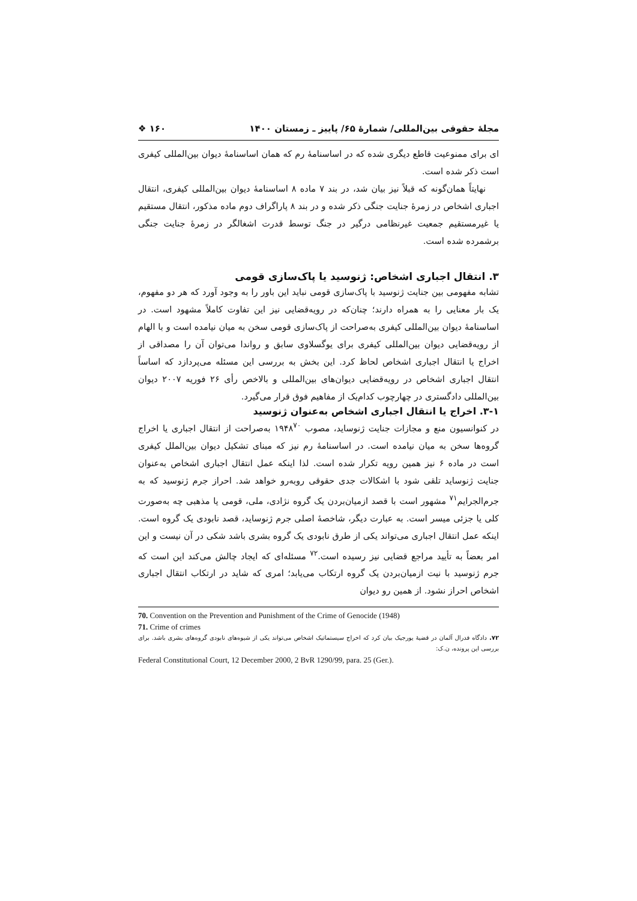مجلهٔ حقوقی بین‌المللی/ شمارهٔ ۶۵/ پاییز ـ زمستان ۱۴۰۰ ۱۶۰ ❖
ای برای ممنوعیت قاطع دیگری شده که در اساسنامهٔ رم که همان اساسنامهٔ دیوان بین‌المللی کیفری است ذکر شده است.
نهایتاً همان‌گونه که قبلاً نیز بیان شد، در بند ۷ ماده ۸ اساسنامهٔ دیوان بین‌المللی کیفری، انتقال اجباری اشخاص در زمرهٔ جنایت جنگی ذکر شده و در بند ۸ پاراگراف دوم ماده مذکور، انتقال مستقیم یا غیرمستقیم جمعیت غیرنظامی درگیر در جنگ توسط قدرت اشغالگر در زمرهٔ جنایت جنگی برشمرده شده است.
۳. انتقال اجباری اشخاص: ژنوسید یا پاک‌سازی قومی
تشابه مفهومی بین جنایت ژنوسید با پاک‌سازی قومی نباید این باور را به وجود آورد که هر دو مفهوم، یک بار معنایی را به همراه دارند؛ چنان‌که در رویه‌قضایی نیز این تفاوت کاملاً مشهود است. در اساسنامهٔ دیوان بین‌المللی کیفری به‌صراحت از پاک‌سازی قومی سخن به میان نیامده است و با الهام از رویه‌قضایی دیوان بین‌المللی کیفری برای یوگسلاوی سابق و رواندا می‌توان آن را مصداقی از اخراج یا انتقال اجباری اشخاص لحاظ کرد. این بخش به بررسی این مسئله می‌پردازد که اساساً انتقال اجباری اشخاص در رویه‌قضایی دیوان‌های بین‌المللی و بالاخص رأی ۲۶ فوریه ۲۰۰۷ دیوان بین‌المللی دادگستری در چهارچوب کدام‌یک از مفاهیم فوق قرار می‌گیرد.
۳-۱. اخراج یا انتقال اجباری اشخاص به‌عنوان ژنوسید
در کنوانسیون منع و مجازات جنایت ژنوساید، مصوب ۱۹۴۸<sup>۷۰</sup> به‌صراحت از انتقال اجباری یا اخراج گروه‌ها سخن به میان نیامده است. در اساسنامهٔ رم نیز که مبنای تشکیل دیوان بین‌الملل کیفری است در ماده ۶ نیز همین رویه تکرار شده است. لذا اینکه عمل انتقال اجباری اشخاص به‌عنوان جنایت ژنوساید تلقی شود با اشکالات جدی حقوقی روبه‌رو خواهد شد. احراز جرم ژنوسید که به جرم‌الجرایم<sup>۷۱</sup> مشهور است با قصد ازمیان‌بردن یک گروه نژادی، ملی، قومی یا مذهبی چه به‌صورت کلی یا جزئی میسر است. به عبارت دیگر، شاخصهٔ اصلی جرم ژنوساید، قصد نابودی یک گروه است. اینکه عمل انتقال اجباری می‌تواند یکی از طرق نابودی یک گروه بشری باشد شکی در آن نیست و این امر بعضاً به تأیید مراجع قضایی نیز رسیده است.<sup>۷۲</sup> مسئله‌ای که ایجاد چالش می‌کند این است که جرم ژنوسید با نیت ازمیان‌بردن یک گروه ارتکاب می‌یابد؛ امری که شاید در ارتکاب انتقال اجباری اشخاص احراز نشود. از همین رو دیوان
70. Convention on the Prevention and Punishment of the Crime of Genocide (1948)
71. Crime of crimes
۷۲. دادگاه فدرال آلمان در قضیهٔ یورجیک بیان کرد که اخراج سیستماتیک اشخاص می‌تواند یکی از شیوه‌های نابودی گروه‌های بشری باشد. برای بررسی این پرونده، ن.ک:
Federal Constitutional Court, 12 December 2000, 2 BvR 1290/99, para. 25 (Ger.).